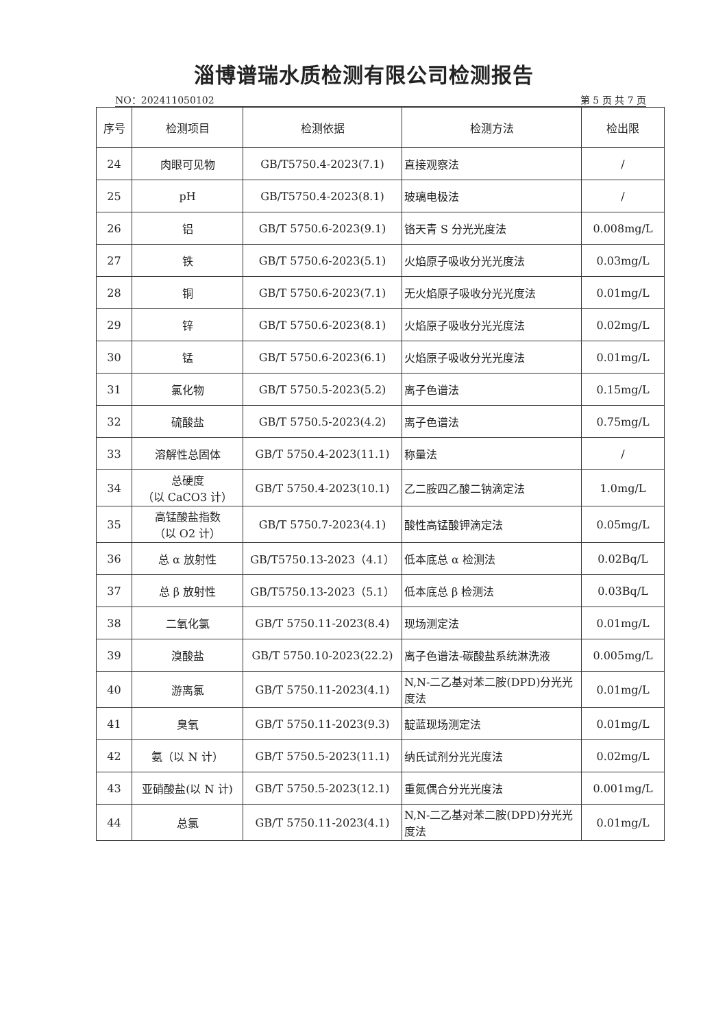淄博谱瑞水质检测有限公司检测报告
NO：202411050102 第 5 页 共 7 页
| 序号 | 检测项目 | 检测依据 | 检测方法 | 检出限 |
| --- | --- | --- | --- | --- |
| 24 | 肉眼可见物 | GB/T5750.4-2023(7.1) | 直接观察法 | / |
| 25 | pH | GB/T5750.4-2023(8.1) | 玻璃电极法 | / |
| 26 | 铝 | GB/T 5750.6-2023(9.1) | 铬天青 S 分光光度法 | 0.008mg/L |
| 27 | 铁 | GB/T 5750.6-2023(5.1) | 火焰原子吸收分光光度法 | 0.03mg/L |
| 28 | 铜 | GB/T 5750.6-2023(7.1) | 无火焰原子吸收分光光度法 | 0.01mg/L |
| 29 | 锌 | GB/T 5750.6-2023(8.1) | 火焰原子吸收分光光度法 | 0.02mg/L |
| 30 | 锰 | GB/T 5750.6-2023(6.1) | 火焰原子吸收分光光度法 | 0.01mg/L |
| 31 | 氯化物 | GB/T 5750.5-2023(5.2) | 离子色谱法 | 0.15mg/L |
| 32 | 硫酸盐 | GB/T 5750.5-2023(4.2) | 离子色谱法 | 0.75mg/L |
| 33 | 溶解性总固体 | GB/T 5750.4-2023(11.1) | 称量法 | / |
| 34 | 总硬度 （以 CaCO3 计） | GB/T 5750.4-2023(10.1) | 乙二胺四乙酸二钠滴定法 | 1.0mg/L |
| 35 | 高锰酸盐指数 （以 O2 计） | GB/T 5750.7-2023(4.1) | 酸性高锰酸钾滴定法 | 0.05mg/L |
| 36 | 总 α 放射性 | GB/T5750.13-2023（4.1） | 低本底总 α 检测法 | 0.02Bq/L |
| 37 | 总 β 放射性 | GB/T5750.13-2023（5.1） | 低本底总 β 检测法 | 0.03Bq/L |
| 38 | 二氧化氯 | GB/T 5750.11-2023(8.4) | 现场测定法 | 0.01mg/L |
| 39 | 溴酸盐 | GB/T 5750.10-2023(22.2) | 离子色谱法-碳酸盐系统淋洗液 | 0.005mg/L |
| 40 | 游离氯 | GB/T 5750.11-2023(4.1) | N,N-二乙基对苯二胺(DPD)分光光度法 | 0.01mg/L |
| 41 | 臭氧 | GB/T 5750.11-2023(9.3) | 靛蓝现场测定法 | 0.01mg/L |
| 42 | 氨（以 N 计） | GB/T 5750.5-2023(11.1) | 纳氏试剂分光光度法 | 0.02mg/L |
| 43 | 亚硝酸盐(以 N 计) | GB/T 5750.5-2023(12.1) | 重氮偶合分光光度法 | 0.001mg/L |
| 44 | 总氯 | GB/T 5750.11-2023(4.1) | N,N-二乙基对苯二胺(DPD)分光光度法 | 0.01mg/L |